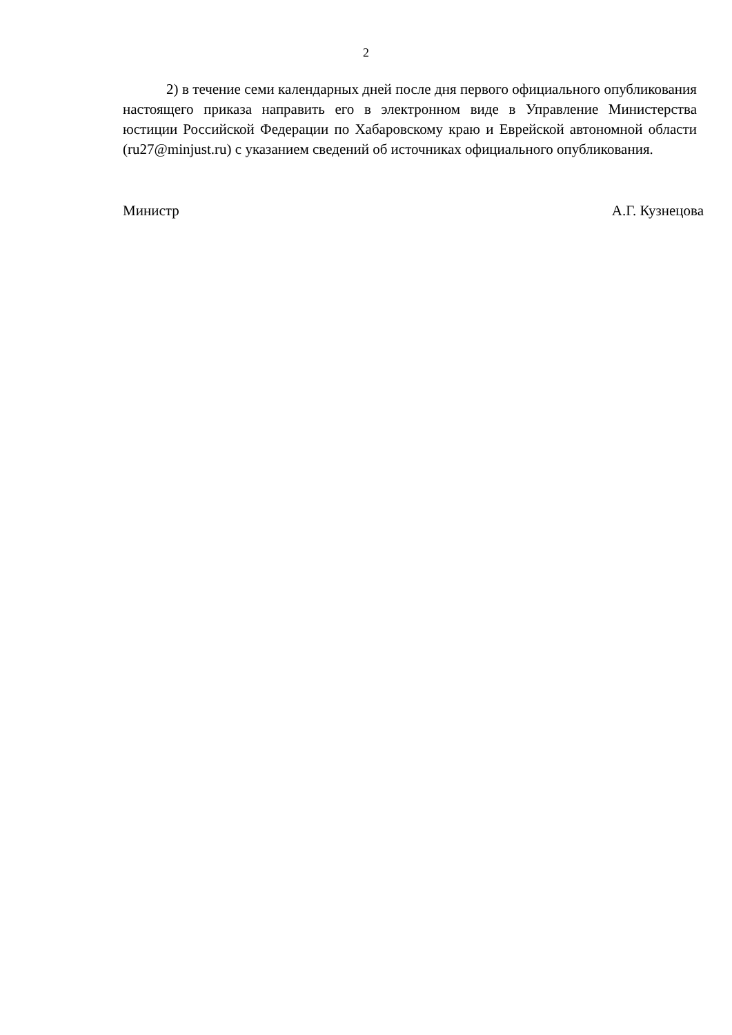2
2) в течение семи календарных дней после дня первого официального опубликования настоящего приказа направить его в электронном виде в Управление Министерства юстиции Российской Федерации по Хабаровскому краю и Еврейской автономной области (ru27@minjust.ru) с указанием сведений об источниках официального опубликования.
Министр А.Г. Кузнецова